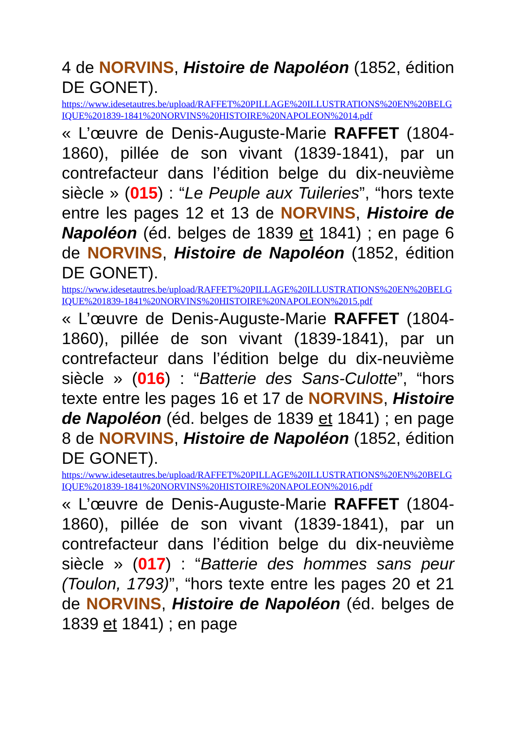4 de NORVINS, Histoire de Napoléon (1852, édition DE GONET).
https://www.idesetautres.be/upload/RAFFET%20PILLAGE%20ILLUSTRATIONS%20EN%20BELGIQUE%201839-1841%20NORVINS%20HISTOIRE%20NAPOLEON%2014.pdf
« L’œuvre de Denis-Auguste-Marie RAFFET (1804-1860), pillée de son vivant (1839-1841), par un contrefacteur dans l’édition belge du dix-neuvième siècle » (015) : “Le Peuple aux Tuileries”, “hors texte entre les pages 12 et 13 de NORVINS, Histoire de Napoléon (éd. belges de 1839 et 1841) ; en page 6 de NORVINS, Histoire de Napoléon (1852, édition DE GONET).
https://www.idesetautres.be/upload/RAFFET%20PILLAGE%20ILLUSTRATIONS%20EN%20BELGIQUE%201839-1841%20NORVINS%20HISTOIRE%20NAPOLEON%2015.pdf
« L’œuvre de Denis-Auguste-Marie RAFFET (1804-1860), pillée de son vivant (1839-1841), par un contrefacteur dans l’édition belge du dix-neuvième siècle » (016) : “Batterie des Sans-Culotte”, “hors texte entre les pages 16 et 17 de NORVINS, Histoire de Napoléon (éd. belges de 1839 et 1841) ; en page 8 de NORVINS, Histoire de Napoléon (1852, édition DE GONET).
https://www.idesetautres.be/upload/RAFFET%20PILLAGE%20ILLUSTRATIONS%20EN%20BELGIQUE%201839-1841%20NORVINS%20HISTOIRE%20NAPOLEON%2016.pdf
« L’œuvre de Denis-Auguste-Marie RAFFET (1804-1860), pillée de son vivant (1839-1841), par un contrefacteur dans l’édition belge du dix-neuvième siècle » (017) : “Batterie des hommes sans peur (Toulon, 1793)”, “hors texte entre les pages 20 et 21 de NORVINS, Histoire de Napoléon (éd. belges de 1839 et 1841) ; en page